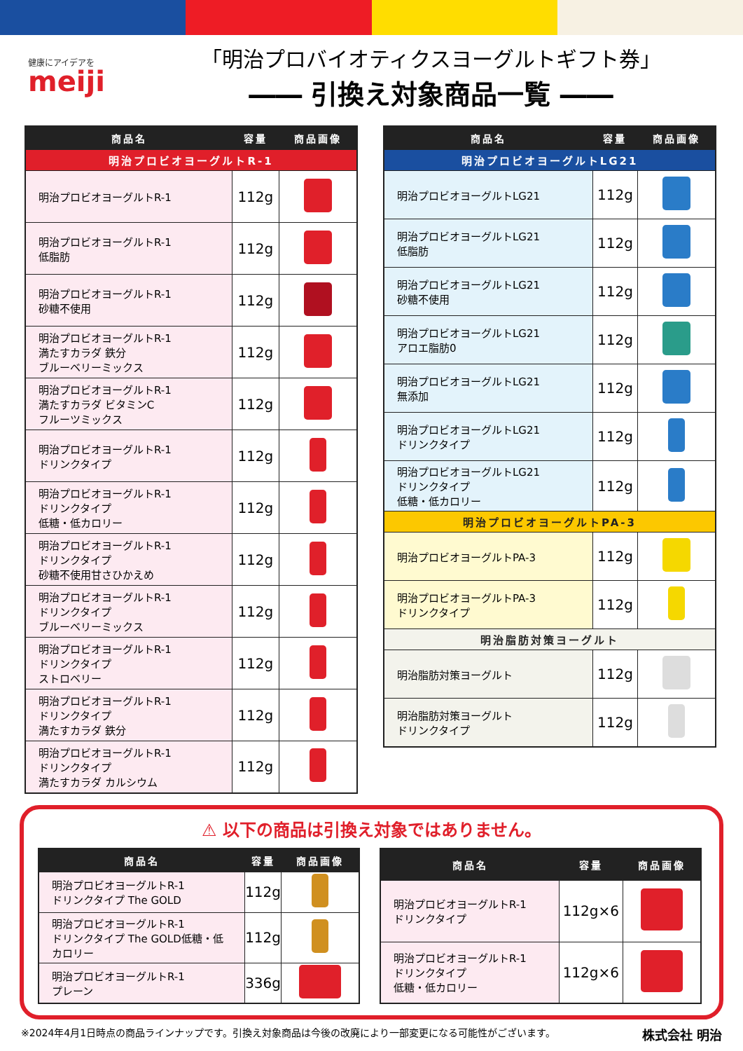健康にアイデアを
meiji
「明治プロバイオティクスヨーグルトギフト券」
―― 引換え対象商品一覧 ――
| 商品名 | 容量 | 商品画像 |
| --- | --- | --- |
| 明治プロビオヨーグルトR-1 | | |
| 明治プロビオヨーグルトR-1 | 112g | |
| 明治プロビオヨーグルトR-1 低脂肪 | 112g | |
| 明治プロビオヨーグルトR-1 砂糖不使用 | 112g | |
| 明治プロビオヨーグルトR-1 満たすカラダ 鉄分 ブルーベリーミックス | 112g | |
| 明治プロビオヨーグルトR-1 満たすカラダ ビタミンC フルーツミックス | 112g | |
| 明治プロビオヨーグルトR-1 ドリンクタイプ | 112g | |
| 明治プロビオヨーグルトR-1 ドリンクタイプ 低糖・低カロリー | 112g | |
| 明治プロビオヨーグルトR-1 ドリンクタイプ 砂糖不使用甘さひかえめ | 112g | |
| 明治プロビオヨーグルトR-1 ドリンクタイプ ブルーベリーミックス | 112g | |
| 明治プロビオヨーグルトR-1 ドリンクタイプ ストロベリー | 112g | |
| 明治プロビオヨーグルトR-1 ドリンクタイプ 満たすカラダ 鉄分 | 112g | |
| 明治プロビオヨーグルトR-1 ドリンクタイプ 満たすカラダ カルシウム | 112g | |
| 商品名 | 容量 | 商品画像 |
| --- | --- | --- |
| 明治プロビオヨーグルトLG21 | | |
| 明治プロビオヨーグルトLG21 | 112g | |
| 明治プロビオヨーグルトLG21 低脂肪 | 112g | |
| 明治プロビオヨーグルトLG21 砂糖不使用 | 112g | |
| 明治プロビオヨーグルトLG21 アロエ脂肪0 | 112g | |
| 明治プロビオヨーグルトLG21 無添加 | 112g | |
| 明治プロビオヨーグルトLG21 ドリンクタイプ | 112g | |
| 明治プロビオヨーグルトLG21 ドリンクタイプ 低糖・低カロリー | 112g | |
| 明治プロビオヨーグルトPA-3 | | |
| 明治プロビオヨーグルトPA-3 | 112g | |
| 明治プロビオヨーグルトPA-3 ドリンクタイプ | 112g | |
| 明治脂肪対策ヨーグルト | | |
| 明治脂肪対策ヨーグルト | 112g | |
| 明治脂肪対策ヨーグルト ドリンクタイプ | 112g | |
⚠ 以下の商品は引換え対象ではありません。
| 商品名 | 容量 | 商品画像 |
| --- | --- | --- |
| 明治プロビオヨーグルトR-1 ドリンクタイプ The GOLD | 112g | |
| 明治プロビオヨーグルトR-1 ドリンクタイプ The GOLD低糖・低カロリー | 112g | |
| 明治プロビオヨーグルトR-1 プレーン | 336g | |
| 商品名 | 容量 | 商品画像 |
| --- | --- | --- |
| 明治プロビオヨーグルトR-1 ドリンクタイプ | 112g×6 | |
| 明治プロビオヨーグルトR-1 ドリンクタイプ 低糖・低カロリー | 112g×6 | |
※2024年4月1日時点の商品ラインナップです。引換え対象商品は今後の改廃により一部変更になる可能性がございます。 株式会社 明治